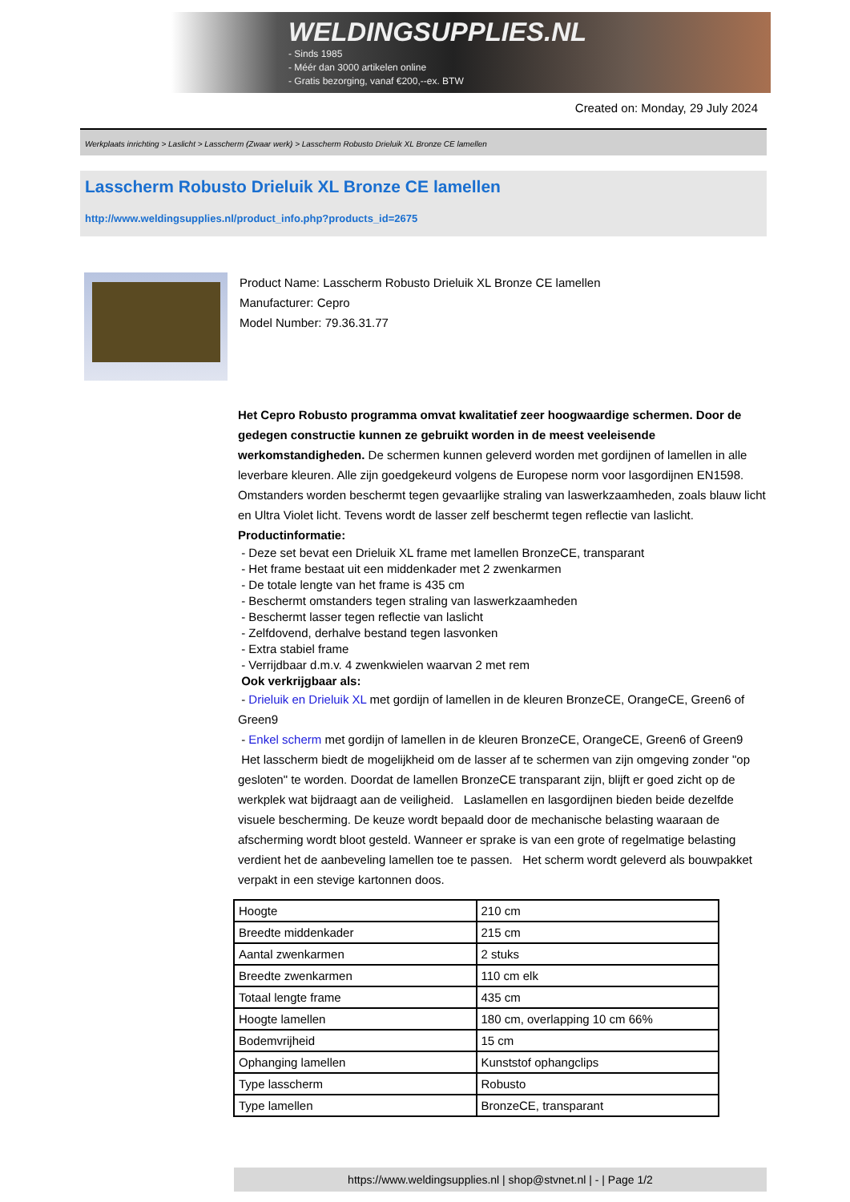WELDINGSUPPLIES.NL
- Sinds 1985
- Méér dan 3000 artikelen online
- Gratis bezorging, vanaf €200,--ex. BTW
Created on: Monday, 29 July 2024
Werkplaats inrichting > Laslicht > Lasscherm (Zwaar werk) > Lasscherm Robusto Drieluik XL Bronze CE lamellen
Lasscherm Robusto Drieluik XL Bronze CE lamellen
http://www.weldingsupplies.nl/product_info.php?products_id=2675
Product Name: Lasscherm Robusto Drieluik XL Bronze CE lamellen
Manufacturer: Cepro
Model Number: 79.36.31.77
Het Cepro Robusto programma omvat kwalitatief zeer hoogwaardige schermen. Door de gedegen constructie kunnen ze gebruikt worden in de meest veeleisende werkomstandigheden. De schermen kunnen geleverd worden met gordijnen of lamellen in alle leverbare kleuren. Alle zijn goedgekeurd volgens de Europese norm voor lasgordijnen EN1598. Omstanders worden beschermt tegen gevaarlijke straling van laswerkzaamheden, zoals blauw licht en Ultra Violet licht. Tevens wordt de lasser zelf beschermt tegen reflectie van laslicht. Productinformatie:
- Deze set bevat een Drieluik XL frame met lamellen BronzeCE, transparant
- Het frame bestaat uit een middenkader met 2 zwenkarmen
- De totale lengte van het frame is 435 cm
- Beschermt omstanders tegen straling van laswerkzaamheden
- Beschermt lasser tegen reflectie van laslicht
- Zelfdovend, derhalve bestand tegen lasvonken
- Extra stabiel frame
- Verrijdbaar d.m.v. 4 zwenkwielen waarvan 2 met rem
Ook verkrijgbaar als:
- Drieluik en Drieluik XL met gordijn of lamellen in de kleuren BronzeCE, OrangeCE, Green6 of Green9
- Enkel scherm met gordijn of lamellen in de kleuren BronzeCE, OrangeCE, Green6 of Green9
Het lasscherm biedt de mogelijkheid om de lasser af te schermen van zijn omgeving zonder "op gesloten" te worden. Doordat de lamellen BronzeCE transparant zijn, blijft er goed zicht op de werkplek wat bijdraagt aan de veiligheid. Laslamellen en lasgordijnen bieden beide dezelfde visuele bescherming. De keuze wordt bepaald door de mechanische belasting waaraan de afscherming wordt bloot gesteld. Wanneer er sprake is van een grote of regelmatige belasting verdient het de aanbeveling lamellen toe te passen. Het scherm wordt geleverd als bouwpakket verpakt in een stevige kartonnen doos.
| Hoogte | 210 cm |
| Breedte middenkader | 215 cm |
| Aantal zwenkarmen | 2 stuks |
| Breedte zwenkarmen | 110 cm elk |
| Totaal lengte frame | 435 cm |
| Hoogte lamellen | 180 cm, overlapping 10 cm 66% |
| Bodemvrijheid | 15 cm |
| Ophanging lamellen | Kunststof ophangclips |
| Type lasscherm | Robusto |
| Type lamellen | BronzeCE, transparant |
https://www.weldingsupplies.nl | shop@stvnet.nl | - | Page 1/2